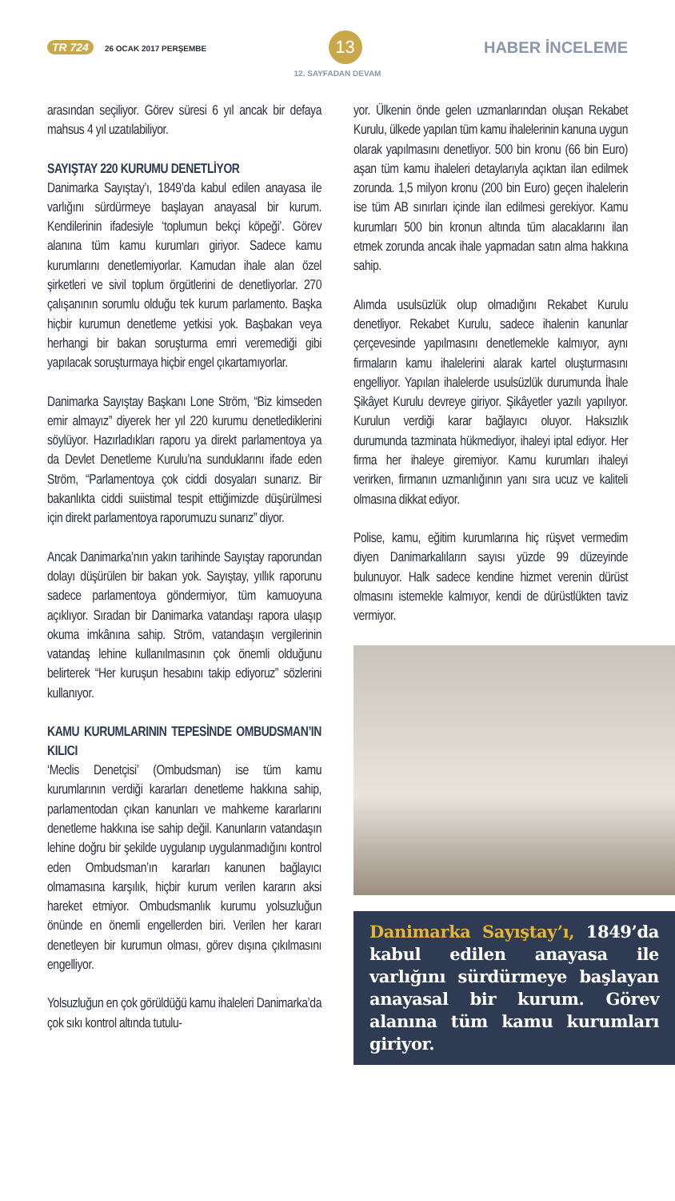TR 724 26 OCAK 2017 PERŞEMBE
13
HABER İNCELEME
12. SAYFADAN DEVAM
arasından seçiliyor. Görev süresi 6 yıl ancak bir defaya mahsus 4 yıl uzatılabiliyor.
SAYIŞTAY 220 KURUMU DENETLİYOR
Danimarka Sayıştay’ı, 1849’da kabul edilen anayasa ile varlığını sürdürmeye başlayan anayasal bir kurum. Kendilerinin ifadesiyle ‘toplumun bekçi köpeği’. Görev alanına tüm kamu kurumları giriyor. Sadece kamu kurumlarını denetlemiyorlar. Kamudan ihale alan özel şirketleri ve sivil toplum örgütlerini de denetliyorlar. 270 çalışanının sorumlu olduğu tek kurum parlamento. Başka hiçbir kurumun denetleme yetkisi yok. Başbakan veya herhangi bir bakan soruşturma emri veremediği gibi yapılacak soruşturmaya hiçbir engel çıkartamıyorlar.
Danimarka Sayıştay Başkanı Lone Ström, “Biz kimseden emir almayız” diyerek her yıl 220 kurumu denetlediklerini söylüyor. Hazırladıkları raporu ya direkt parlamentoya ya da Devlet Denetleme Kurulu’na sunduklarını ifade eden Ström, “Parlamentoya çok ciddi dosyaları sunarız. Bir bakanlıkta ciddi suiistimal tespit ettiğimizde düşürülmesi için direkt parlamentoya raporumuzu sunarız” diyor.
Ancak Danimarka’nın yakın tarihinde Sayıştay raporundan dolayı düşürülen bir bakan yok. Sayıştay, yıllık raporunu sadece parlamentoya göndermiyor, tüm kamuoyuna açıklıyor. Sıradan bir Danimarka vatandaşı rapora ulaşıp okuma imkânına sahip. Ström, vatandaşın vergilerinin vatandaş lehine kullanılmasının çok önemli olduğunu belirterek “Her kuruşun hesabını takip ediyoruz” sözlerini kullanıyor.
KAMU KURUMLARININ TEPESİNDE OMBUDSMAN’IN KILICI
‘Meclis Denetçisi’ (Ombudsman) ise tüm kamu kurumlarının verdiği kararları denetleme hakkına sahip, parlamentodan çıkan kanunları ve mahkeme kararlarını denetleme hakkına ise sahip değil. Kanunların vatandaşın lehine doğru bir şekilde uygulanıp uygulanmadığını kontrol eden Ombudsman’ın kararları kanunen bağlayıcı olmamasına karşılık, hiçbir kurum verilen kararın aksi hareket etmiyor. Ombudsmanlık kurumu yolsuzluğun önünde en önemli engellerden biri. Verilen her kararı denetleyen bir kurumun olması, görev dışına çıkılmasını engelliyor.
Yolsuzluğun en çok görüldüğü kamu ihaleleri Danimarka’da çok sıkı kontrol altında tutulu-
yor. Ülkenin önde gelen uzmanlarından oluşan Rekabet Kurulu, ülkede yapılan tüm kamu ihalelerinin kanuna uygun olarak yapılmasını denetliyor. 500 bin kronu (66 bin Euro) aşan tüm kamu ihaleleri detaylarıyla açıktan ilan edilmek zorunda. 1,5 milyon kronu (200 bin Euro) geçen ihalelerin ise tüm AB sınırları içinde ilan edilmesi gerekiyor. Kamu kurumları 500 bin kronun altında tüm alacaklarını ilan etmek zorunda ancak ihale yapmadan satın alma hakkına sahip.
Alımda usulsüzlük olup olmadığını Rekabet Kurulu denetliyor. Rekabet Kurulu, sadece ihalenin kanunlar çerçevesinde yapılmasını denetlemekle kalmıyor, aynı firmaların kamu ihalelerini alarak kartel oluşturmasını engelliyor. Yapılan ihalelerde usulsüzlük durumunda İhale Şikâyet Kurulu devreye giriyor. Şikâyetler yazılı yapılıyor. Kurulun verdiği karar bağlayıcı oluyor. Haksızlık durumunda tazminata hükmediyor, ihaleyi iptal ediyor. Her firma her ihaleye giremiyor. Kamu kurumları ihaleyi verirken, firmanın uzmanlığının yanı sıra ucuz ve kaliteli olmasına dikkat ediyor.
Polise, kamu, eğitim kurumlarına hiç rüşvet vermedim diyen Danimarkalıların sayısı yüzde 99 düzeyinde bulunuyor. Halk sadece kendine hizmet verenin dürüst olmasını istemekle kalmıyor, kendi de dürüstlükten taviz vermiyor.
Danimarka Sayıştay’ı, 1849’da kabul edilen anayasa ile varlığını sürdürmeye başlayan anayasal bir kurum. Görev alanına tüm kamu kurumları giriyor.